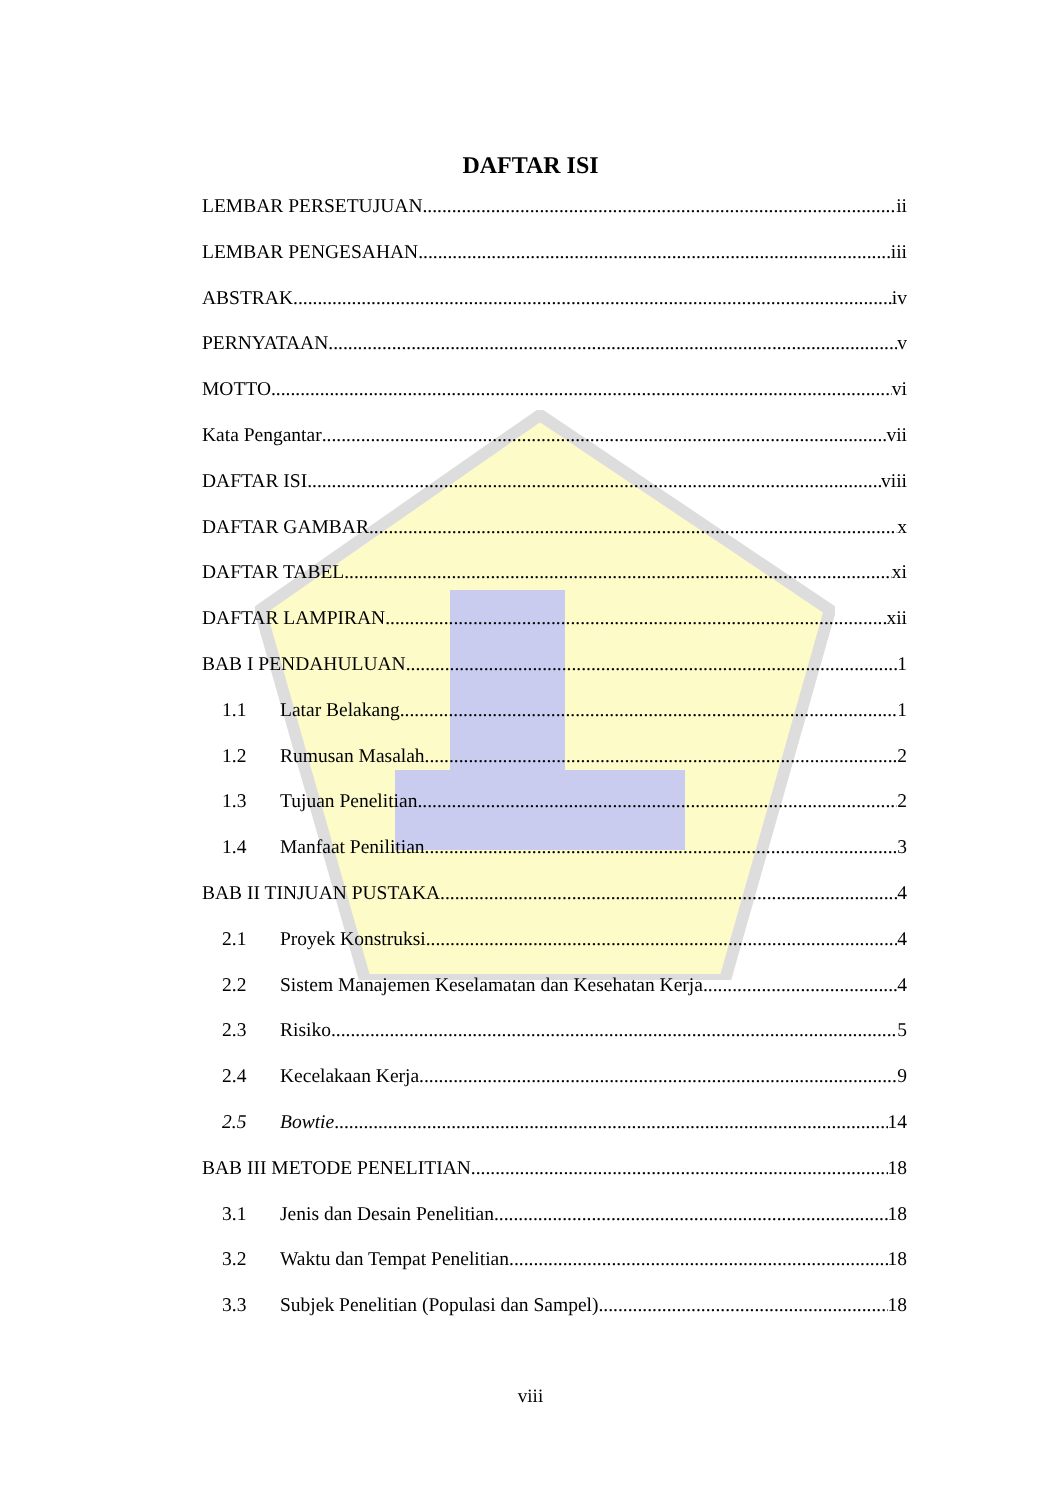DAFTAR ISI
LEMBAR PERSETUJUAN ii
LEMBAR PENGESAHAN iii
ABSTRAK iv
PERNYATAAN v
MOTTO vi
Kata Pengantar vii
DAFTAR ISI viii
DAFTAR GAMBAR x
DAFTAR TABEL xi
DAFTAR LAMPIRAN xii
BAB I PENDAHULUAN 1
1.1 Latar Belakang 1
1.2 Rumusan Masalah 2
1.3 Tujuan Penelitian 2
1.4 Manfaat Penilitian 3
BAB II TINJUAN PUSTAKA 4
2.1 Proyek Konstruksi 4
2.2 Sistem Manajemen Keselamatan dan Kesehatan Kerja 4
2.3 Risiko 5
2.4 Kecelakaan Kerja 9
2.5 Bowtie 14
BAB III METODE PENELITIAN 18
3.1 Jenis dan Desain Penelitian 18
3.2 Waktu dan Tempat Penelitian 18
3.3 Subjek Penelitian (Populasi dan Sampel) 18
viii